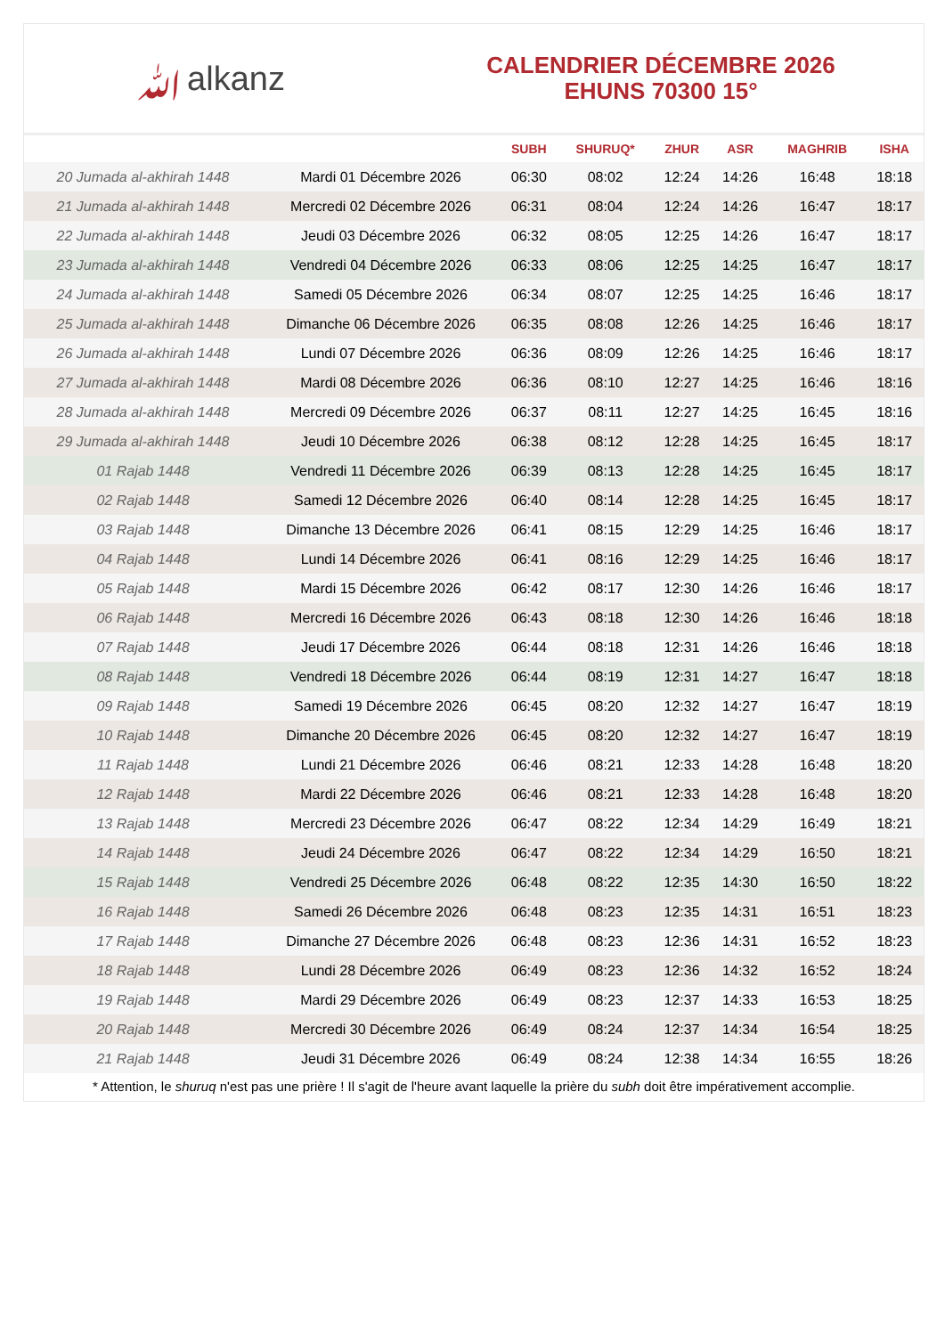ﷲalkanz
CALENDRIER DÉCEMBRE 2026
EHUNS 70300 15°
| | | SUBH | SHURUQ* | ZHUR | ASR | MAGHRIB | ISHA |
| --- | --- | --- | --- | --- | --- | --- | --- |
| 20 Jumada al-akhirah 1448 | Mardi 01 Décembre 2026 | 06:30 | 08:02 | 12:24 | 14:26 | 16:48 | 18:18 |
| 21 Jumada al-akhirah 1448 | Mercredi 02 Décembre 2026 | 06:31 | 08:04 | 12:24 | 14:26 | 16:47 | 18:17 |
| 22 Jumada al-akhirah 1448 | Jeudi 03 Décembre 2026 | 06:32 | 08:05 | 12:25 | 14:26 | 16:47 | 18:17 |
| 23 Jumada al-akhirah 1448 | Vendredi 04 Décembre 2026 | 06:33 | 08:06 | 12:25 | 14:25 | 16:47 | 18:17 |
| 24 Jumada al-akhirah 1448 | Samedi 05 Décembre 2026 | 06:34 | 08:07 | 12:25 | 14:25 | 16:46 | 18:17 |
| 25 Jumada al-akhirah 1448 | Dimanche 06 Décembre 2026 | 06:35 | 08:08 | 12:26 | 14:25 | 16:46 | 18:17 |
| 26 Jumada al-akhirah 1448 | Lundi 07 Décembre 2026 | 06:36 | 08:09 | 12:26 | 14:25 | 16:46 | 18:17 |
| 27 Jumada al-akhirah 1448 | Mardi 08 Décembre 2026 | 06:36 | 08:10 | 12:27 | 14:25 | 16:46 | 18:16 |
| 28 Jumada al-akhirah 1448 | Mercredi 09 Décembre 2026 | 06:37 | 08:11 | 12:27 | 14:25 | 16:45 | 18:16 |
| 29 Jumada al-akhirah 1448 | Jeudi 10 Décembre 2026 | 06:38 | 08:12 | 12:28 | 14:25 | 16:45 | 18:17 |
| 01 Rajab 1448 | Vendredi 11 Décembre 2026 | 06:39 | 08:13 | 12:28 | 14:25 | 16:45 | 18:17 |
| 02 Rajab 1448 | Samedi 12 Décembre 2026 | 06:40 | 08:14 | 12:28 | 14:25 | 16:45 | 18:17 |
| 03 Rajab 1448 | Dimanche 13 Décembre 2026 | 06:41 | 08:15 | 12:29 | 14:25 | 16:46 | 18:17 |
| 04 Rajab 1448 | Lundi 14 Décembre 2026 | 06:41 | 08:16 | 12:29 | 14:25 | 16:46 | 18:17 |
| 05 Rajab 1448 | Mardi 15 Décembre 2026 | 06:42 | 08:17 | 12:30 | 14:26 | 16:46 | 18:17 |
| 06 Rajab 1448 | Mercredi 16 Décembre 2026 | 06:43 | 08:18 | 12:30 | 14:26 | 16:46 | 18:18 |
| 07 Rajab 1448 | Jeudi 17 Décembre 2026 | 06:44 | 08:18 | 12:31 | 14:26 | 16:46 | 18:18 |
| 08 Rajab 1448 | Vendredi 18 Décembre 2026 | 06:44 | 08:19 | 12:31 | 14:27 | 16:47 | 18:18 |
| 09 Rajab 1448 | Samedi 19 Décembre 2026 | 06:45 | 08:20 | 12:32 | 14:27 | 16:47 | 18:19 |
| 10 Rajab 1448 | Dimanche 20 Décembre 2026 | 06:45 | 08:20 | 12:32 | 14:27 | 16:47 | 18:19 |
| 11 Rajab 1448 | Lundi 21 Décembre 2026 | 06:46 | 08:21 | 12:33 | 14:28 | 16:48 | 18:20 |
| 12 Rajab 1448 | Mardi 22 Décembre 2026 | 06:46 | 08:21 | 12:33 | 14:28 | 16:48 | 18:20 |
| 13 Rajab 1448 | Mercredi 23 Décembre 2026 | 06:47 | 08:22 | 12:34 | 14:29 | 16:49 | 18:21 |
| 14 Rajab 1448 | Jeudi 24 Décembre 2026 | 06:47 | 08:22 | 12:34 | 14:29 | 16:50 | 18:21 |
| 15 Rajab 1448 | Vendredi 25 Décembre 2026 | 06:48 | 08:22 | 12:35 | 14:30 | 16:50 | 18:22 |
| 16 Rajab 1448 | Samedi 26 Décembre 2026 | 06:48 | 08:23 | 12:35 | 14:31 | 16:51 | 18:23 |
| 17 Rajab 1448 | Dimanche 27 Décembre 2026 | 06:48 | 08:23 | 12:36 | 14:31 | 16:52 | 18:23 |
| 18 Rajab 1448 | Lundi 28 Décembre 2026 | 06:49 | 08:23 | 12:36 | 14:32 | 16:52 | 18:24 |
| 19 Rajab 1448 | Mardi 29 Décembre 2026 | 06:49 | 08:23 | 12:37 | 14:33 | 16:53 | 18:25 |
| 20 Rajab 1448 | Mercredi 30 Décembre 2026 | 06:49 | 08:24 | 12:37 | 14:34 | 16:54 | 18:25 |
| 21 Rajab 1448 | Jeudi 31 Décembre 2026 | 06:49 | 08:24 | 12:38 | 14:34 | 16:55 | 18:26 |
* Attention, le shuruq n'est pas une prière ! Il s'agit de l'heure avant laquelle la prière du subh doit être impérativement accomplie.